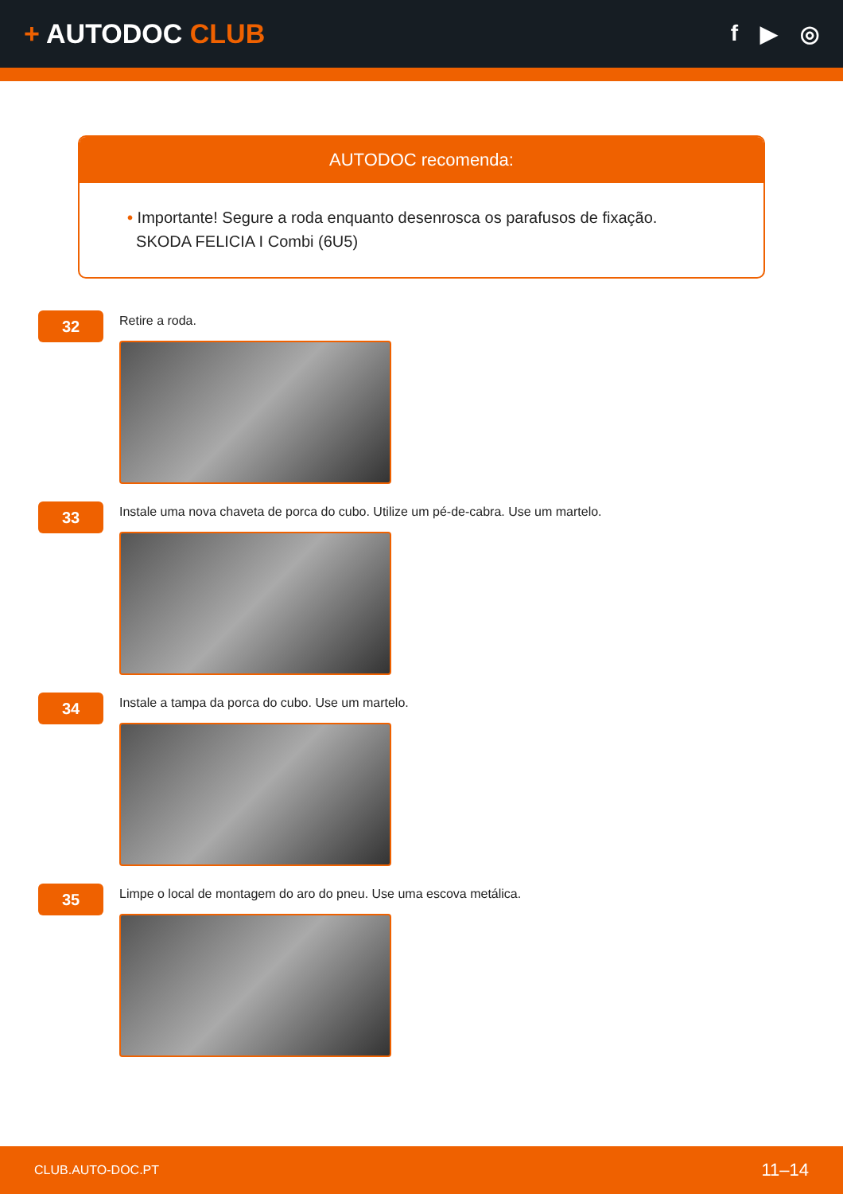+ AUTODOC CLUB
f ▶ ◎
AUTODOC recomenda:
• Importante! Segure a roda enquanto desenrosca os parafusos de fixação.
SKODA FELICIA I Combi (6U5)
32
Retire a roda.
33
Instale uma nova chaveta de porca do cubo. Utilize um pé-de-cabra. Use um martelo.
34
Instale a tampa da porca do cubo. Use um martelo.
35
Limpe o local de montagem do aro do pneu. Use uma escova metálica.
CLUB.AUTO-DOC.PT 11–14